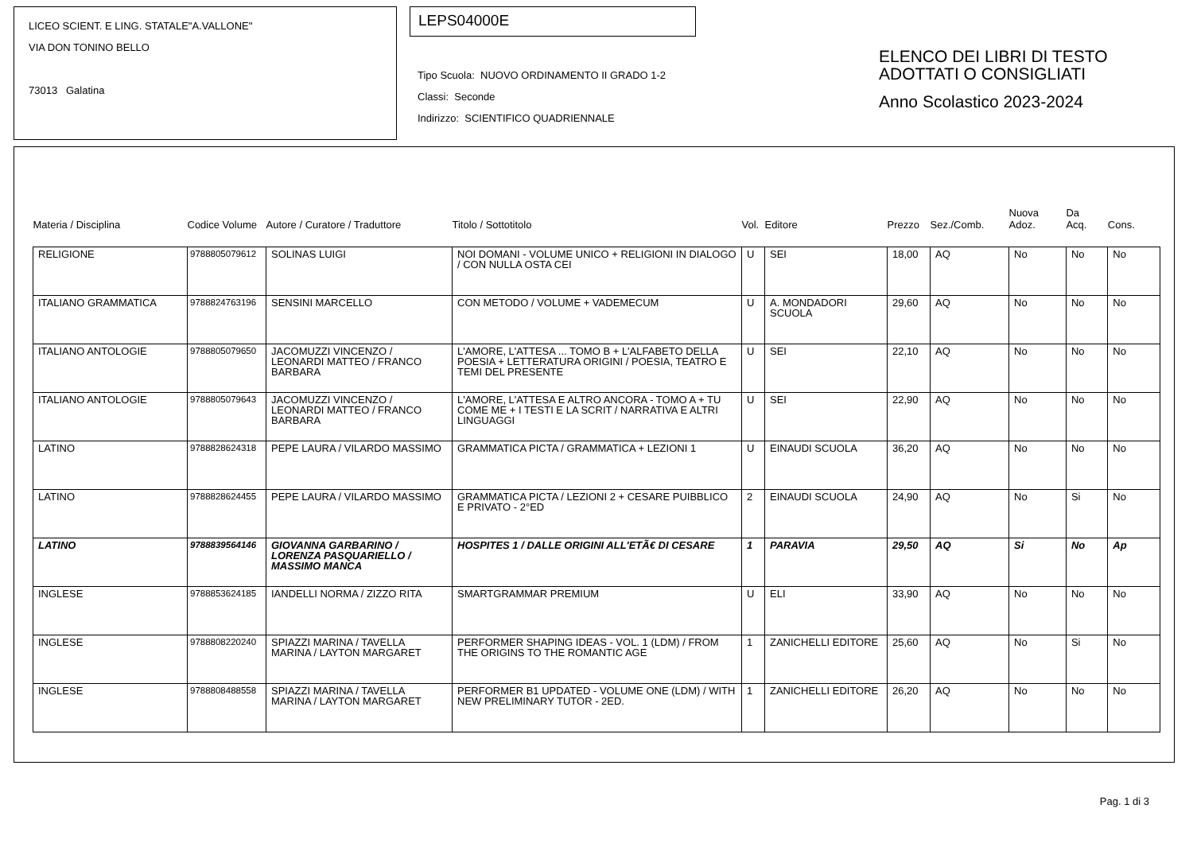LICEO SCIENT. E LING. STATALE"A.VALLONE"
VIA DON TONINO BELLO
73013 Galatina
LEPS04000E
Tipo Scuola: NUOVO ORDINAMENTO II GRADO 1-2
Classi: Seconde
Indirizzo: SCIENTIFICO QUADRIENNALE
ELENCO DEI LIBRI DI TESTO
ADOTTATI O CONSIGLIATI
Anno Scolastico 2023-2024
| Materia / Disciplina | Codice Volume | Autore / Curatore / Traduttore | Titolo / Sottotitolo | Vol. | Editore | Prezzo | Sez./Comb. | Nuova Adoz. | Da Acq. | Cons. |
| --- | --- | --- | --- | --- | --- | --- | --- | --- | --- | --- |
| RELIGIONE | 9788805079612 | SOLINAS LUIGI | NOI DOMANI - VOLUME UNICO + RELIGIONI IN DIALOGO / CON NULLA OSTA CEI | U | SEI | 18,00 | AQ | No | No | No |
| ITALIANO GRAMMATICA | 9788824763196 | SENSINI MARCELLO | CON METODO / VOLUME + VADEMECUM | U | A. MONDADORI SCUOLA | 29,60 | AQ | No | No | No |
| ITALIANO ANTOLOGIE | 9788805079650 | JACOMUZZI VINCENZO / LEONARDI MATTEO / FRANCO BARBARA | L'AMORE, L'ATTESA ... TOMO B + L'ALFABETO DELLA POESIA + LETTERATURA ORIGINI / POESIA, TEATRO E TEMI DEL PRESENTE | U | SEI | 22,10 | AQ | No | No | No |
| ITALIANO ANTOLOGIE | 9788805079643 | JACOMUZZI VINCENZO / LEONARDI MATTEO / FRANCO BARBARA | L'AMORE, L'ATTESA E ALTRO ANCORA - TOMO A + TU COME ME + I TESTI E LA SCRIT / NARRATIVA E ALTRI LINGUAGGI | U | SEI | 22,90 | AQ | No | No | No |
| LATINO | 9788828624318 | PEPE LAURA / VILARDO MASSIMO | GRAMMATICA PICTA / GRAMMATICA + LEZIONI 1 | U | EINAUDI SCUOLA | 36,20 | AQ | No | No | No |
| LATINO | 9788828624455 | PEPE LAURA / VILARDO MASSIMO | GRAMMATICA PICTA / LEZIONI 2 + CESARE PUIBBLICO E PRIVATO - 2°ED | 2 | EINAUDI SCUOLA | 24,90 | AQ | No | Si | No |
| LATINO | 9788839564146 | GIOVANNA GARBARINO / LORENZA PASQUARIELLO / MASSIMO MANCA | HOSPITES 1 / DALLE ORIGINI ALL'ETÃ€ DI CESARE | 1 | PARAVIA | 29,50 | AQ | Si | No | Ap |
| INGLESE | 9788853624185 | IANDELLI NORMA / ZIZZO RITA | SMARTGRAMMAR PREMIUM | U | ELI | 33,90 | AQ | No | No | No |
| INGLESE | 9788808220240 | SPIAZZI MARINA / TAVELLA MARINA / LAYTON MARGARET | PERFORMER SHAPING IDEAS - VOL. 1 (LDM) / FROM THE ORIGINS TO THE ROMANTIC AGE | 1 | ZANICHELLI EDITORE | 25,60 | AQ | No | Si | No |
| INGLESE | 9788808488558 | SPIAZZI MARINA / TAVELLA MARINA / LAYTON MARGARET | PERFORMER B1 UPDATED - VOLUME ONE (LDM) / WITH NEW PRELIMINARY TUTOR - 2ED. | 1 | ZANICHELLI EDITORE | 26,20 | AQ | No | No | No |
Pag. 1 di 3